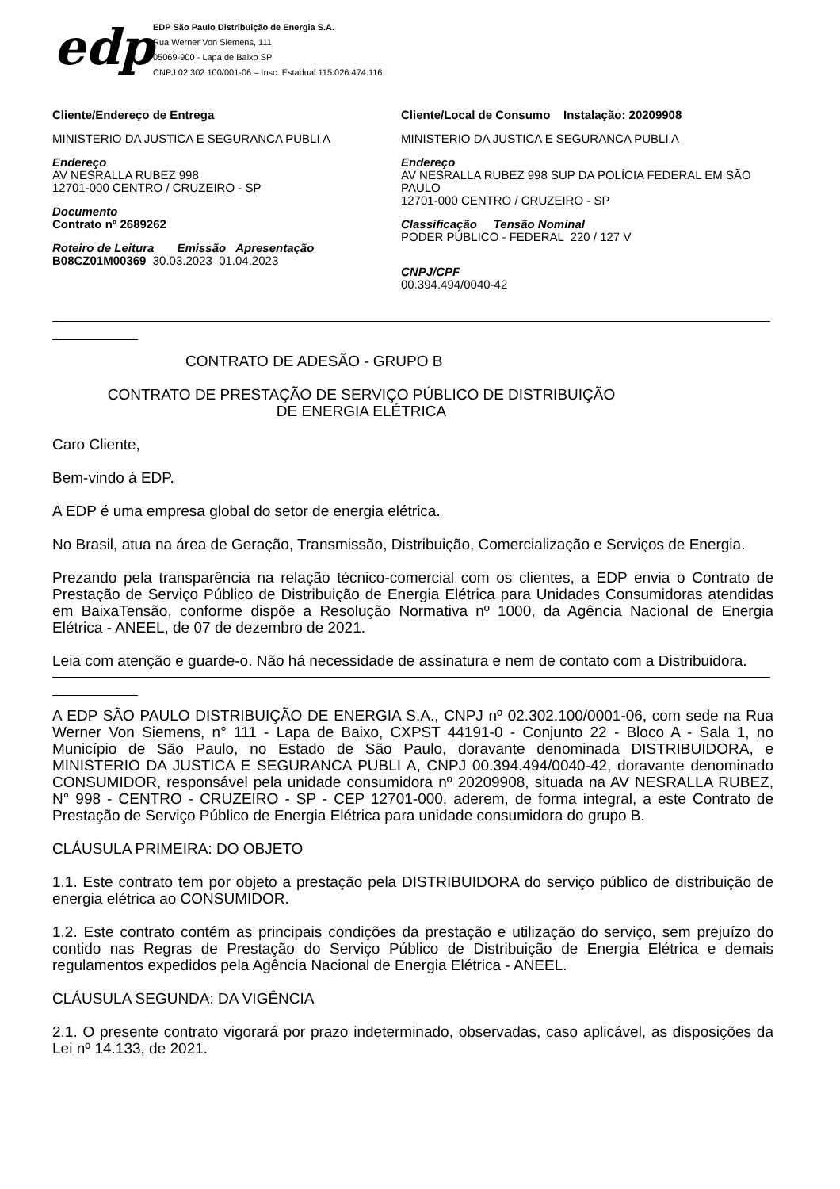edp
EDP São Paulo Distribuição de Energia S.A.
Rua Werner Von Siemens, 111
05069-900 - Lapa de Baixo SP
CNPJ 02.302.100/001-06 – Insc. Estadual 115.026.474.116
Cliente/Endereço de Entrega
MINISTERIO DA JUSTICA E SEGURANCA PUBLI A
Endereço
AV NESRALLA RUBEZ 998
12701-000 CENTRO / CRUZEIRO - SP
Documento
Contrato nº 2689262
Roteiro de Leitura Emissão Apresentação
B08CZ01M00369 30.03.2023 01.04.2023
Cliente/Local de Consumo Instalação: 20209908
MINISTERIO DA JUSTICA E SEGURANCA PUBLI A
Endereço
AV NESRALLA RUBEZ 998 SUP DA POLÍCIA FEDERAL EM SÃO PAULO
12701-000 CENTRO / CRUZEIRO - SP
Classificação Tensão Nominal
PODER PÚBLICO - FEDERAL 220 / 127 V
CNPJ/CPF
00.394.494/0040-42
CONTRATO DE ADESÃO - GRUPO B
CONTRATO DE PRESTAÇÃO DE SERVIÇO PÚBLICO DE DISTRIBUIÇÃO
DE ENERGIA ELÉTRICA
Caro Cliente,
Bem-vindo à EDP.
A EDP é uma empresa global do setor de energia elétrica.
No Brasil, atua na área de Geração, Transmissão, Distribuição, Comercialização e Serviços de Energia.
Prezando pela transparência na relação técnico-comercial com os clientes, a EDP envia o Contrato de Prestação de Serviço Público de Distribuição de Energia Elétrica para Unidades Consumidoras atendidas em BaixaTensão, conforme dispõe a Resolução Normativa nº 1000, da Agência Nacional de Energia Elétrica - ANEEL, de 07 de dezembro de 2021.
Leia com atenção e guarde-o. Não há necessidade de assinatura e nem de contato com a Distribuidora.
A EDP SÃO PAULO DISTRIBUIÇÃO DE ENERGIA S.A., CNPJ nº 02.302.100/0001-06, com sede na Rua Werner Von Siemens, n° 111 - Lapa de Baixo, CXPST 44191-0 - Conjunto 22 - Bloco A - Sala 1, no Município de São Paulo, no Estado de São Paulo, doravante denominada DISTRIBUIDORA, e MINISTERIO DA JUSTICA E SEGURANCA PUBLI A, CNPJ 00.394.494/0040-42, doravante denominado CONSUMIDOR, responsável pela unidade consumidora nº 20209908, situada na AV NESRALLA RUBEZ, N° 998 - CENTRO - CRUZEIRO - SP - CEP 12701-000, aderem, de forma integral, a este Contrato de Prestação de Serviço Público de Energia Elétrica para unidade consumidora do grupo B.
CLÁUSULA PRIMEIRA: DO OBJETO
1.1. Este contrato tem por objeto a prestação pela DISTRIBUIDORA do serviço público de distribuição de energia elétrica ao CONSUMIDOR.
1.2. Este contrato contém as principais condições da prestação e utilização do serviço, sem prejuízo do contido nas Regras de Prestação do Serviço Público de Distribuição de Energia Elétrica e demais regulamentos expedidos pela Agência Nacional de Energia Elétrica - ANEEL.
CLÁUSULA SEGUNDA: DA VIGÊNCIA
2.1. O presente contrato vigorará por prazo indeterminado, observadas, caso aplicável, as disposições da Lei nº 14.133, de 2021.